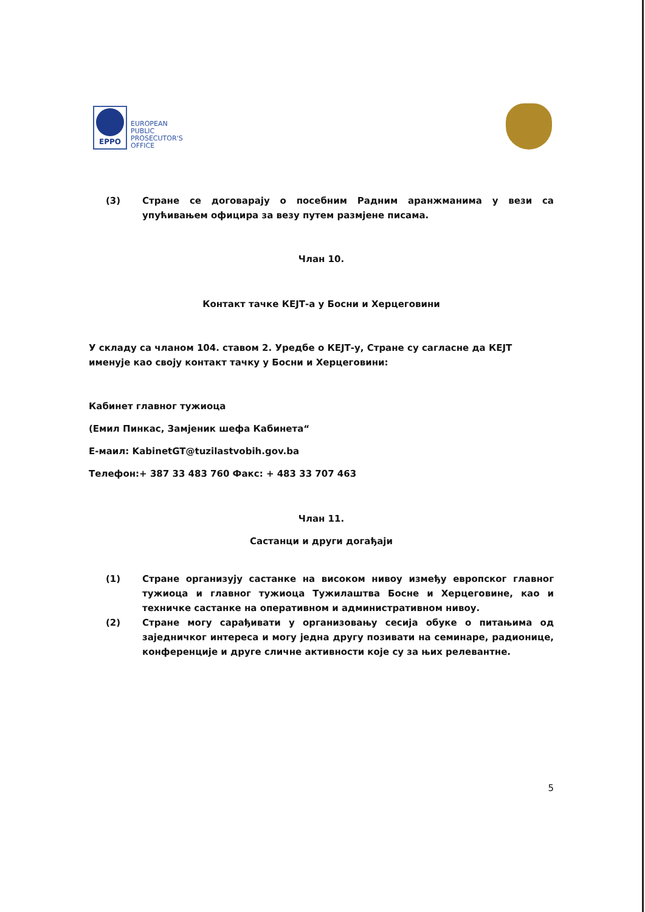EPPO
EUROPEAN
PUBLIC
PROSECUTOR'S
OFFICE
(3) Стране се договарају о посебним Радним аранжманима у вези са упућивањем официра за везу путем размјене писама.
Члан 10.
Контакт тачке КЕЈТ-а у Босни и Херцеговини
У складу са чланом 104. ставом 2. Уредбе о КЕЈТ-у, Стране су сагласне да КЕЈТ именује као своју контакт тачку у Босни и Херцеговини:
Кабинет главног тужиоца
(Емил Пинкас, Замјеник шефа Кабинета“
Е-маил: KabinetGT@tuzilastvobih.gov.ba
Телефон:+ 387 33 483 760 Факс: + 483 33 707 463
Члан 11.
Састанци и други догађаји
(1) Стране организују састанке на високом нивоу између европског главног тужиоца и главног тужиоца Тужилаштва Босне и Херцеговине, као и техничке састанке на оперативном и административном нивоу.
(2) Стране могу сарађивати у организовању сесија обуке о питањима од заједничког интереса и могу једна другу позивати на семинаре, радионице, конференције и друге сличне активности које су за њих релевантне.
5